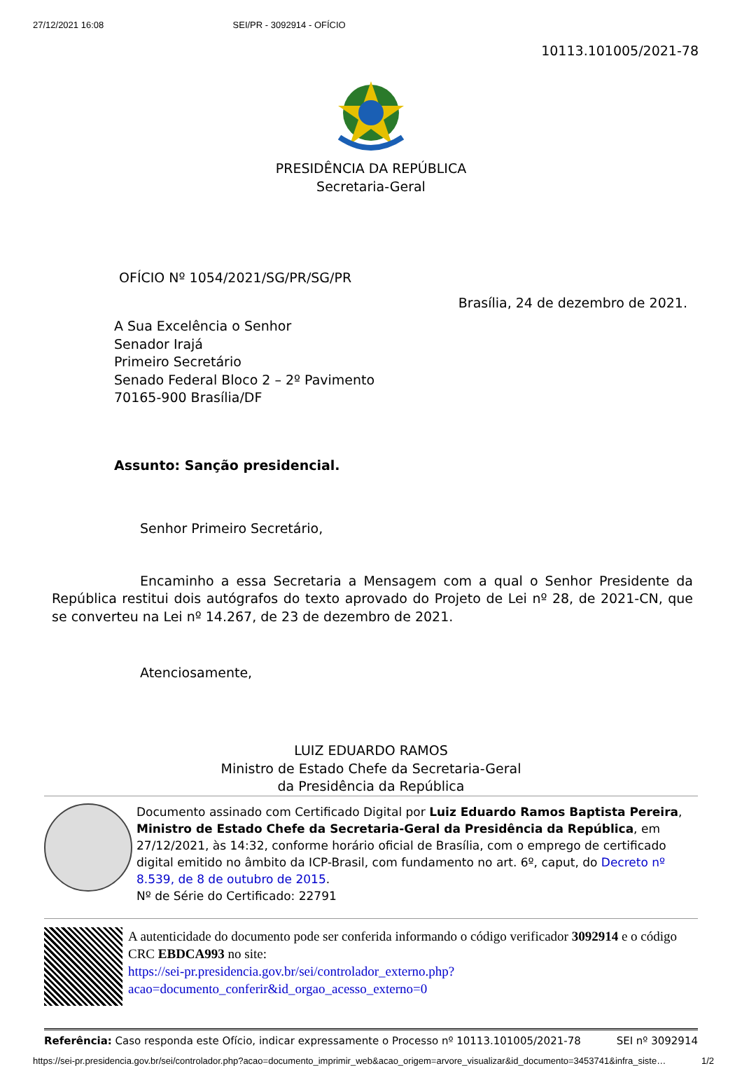27/12/2021 16:08 SEI/PR - 3092914 - OFÍCIO
10113.101005/2021-78
PRESIDÊNCIA DA REPÚBLICA
Secretaria-Geral
OFÍCIO Nº 1054/2021/SG/PR/SG/PR
Brasília, 24 de dezembro de 2021.
A Sua Excelência o Senhor
Senador Irajá
Primeiro Secretário
Senado Federal Bloco 2 – 2º Pavimento
70165-900 Brasília/DF
Assunto: Sanção presidencial.
Senhor Primeiro Secretário,
Encaminho a essa Secretaria a Mensagem com a qual o Senhor Presidente da República restitui dois autógrafos do texto aprovado do Projeto de Lei nº 28, de 2021-CN, que se converteu na Lei nº 14.267, de 23 de dezembro de 2021.
Atenciosamente,
LUIZ EDUARDO RAMOS
Ministro de Estado Chefe da Secretaria-Geral
da Presidência da República
Documento assinado com Certificado Digital por Luiz Eduardo Ramos Baptista Pereira, Ministro de Estado Chefe da Secretaria-Geral da Presidência da República, em 27/12/2021, às 14:32, conforme horário oficial de Brasília, com o emprego de certificado digital emitido no âmbito da ICP-Brasil, com fundamento no art. 6º, caput, do Decreto nº 8.539, de 8 de outubro de 2015.
Nº de Série do Certificado: 22791
A autenticidade do documento pode ser conferida informando o código verificador 3092914 e o código CRC EBDCA993 no site:
https://sei-pr.presidencia.gov.br/sei/controlador_externo.php?
acao=documento_conferir&id_orgao_acesso_externo=0
Referência: Caso responda este Ofício, indicar expressamente o Processo nº 10113.101005/2021-78 SEI nº 3092914
https://sei-pr.presidencia.gov.br/sei/controlador.php?acao=documento_imprimir_web&acao_origem=arvore_visualizar&id_documento=3453741&infra_siste… 1/2